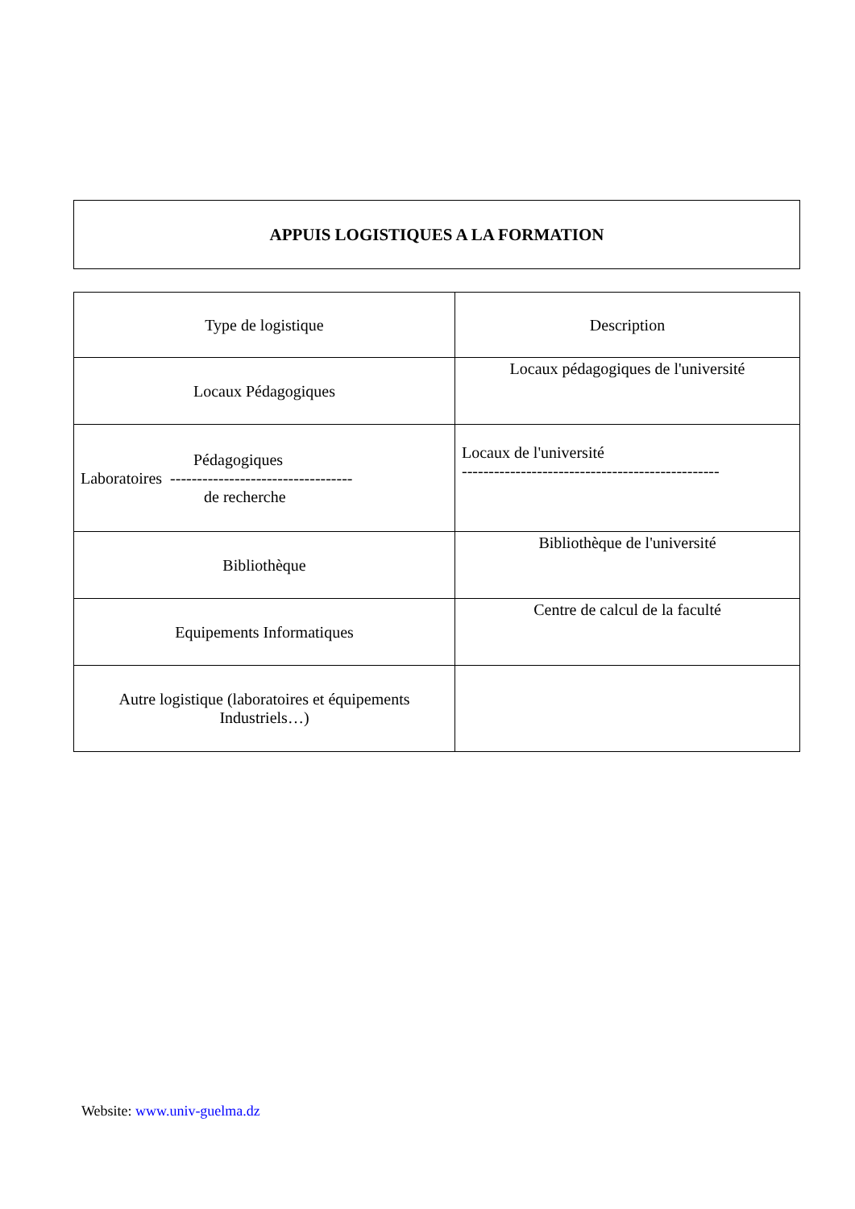APPUIS LOGISTIQUES A LA FORMATION
| Type de logistique | Description |
| Locaux Pédagogiques | Locaux pédagogiques de l'université |
| Pédagogiques Laboratoires ---------------------------------- de recherche | Locaux de l'université ------------------------------------------------ |
| Bibliothèque | Bibliothèque de l'université |
| Equipements Informatiques | Centre de calcul de la faculté |
| Autre logistique (laboratoires et équipements Industriels…) | |
Website: www.univ-guelma.dz